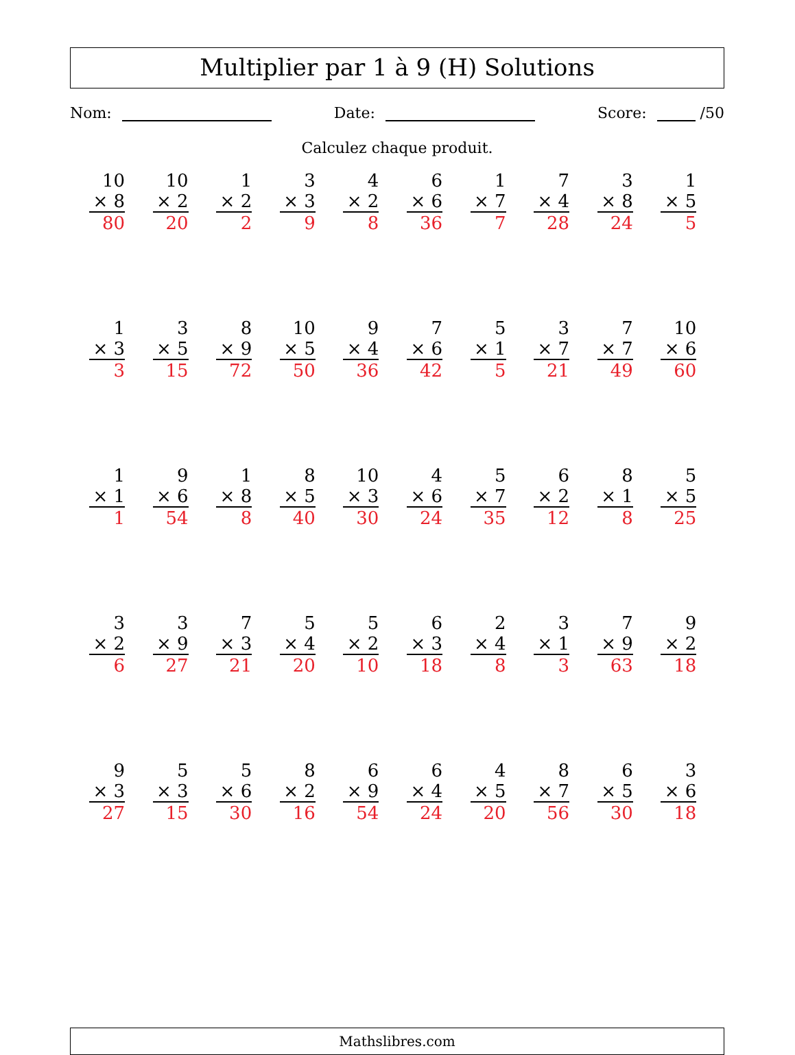Multiplier par 1 à 9 (H) Solutions
Nom: Date: Score: /50
Calculez chaque produit.
| 10 × 8 80 | 10 × 2 20 | 1 × 2 2 | 3 × 3 9 | 4 × 2 8 | 6 × 6 36 | 1 × 7 7 | 7 × 4 28 | 3 × 8 24 | 1 × 5 5 |
| 1 × 3 3 | 3 × 5 15 | 8 × 9 72 | 10 × 5 50 | 9 × 4 36 | 7 × 6 42 | 5 × 1 5 | 3 × 7 21 | 7 × 7 49 | 10 × 6 60 |
| 1 × 1 1 | 9 × 6 54 | 1 × 8 8 | 8 × 5 40 | 10 × 3 30 | 4 × 6 24 | 5 × 7 35 | 6 × 2 12 | 8 × 1 8 | 5 × 5 25 |
| 3 × 2 6 | 3 × 9 27 | 7 × 3 21 | 5 × 4 20 | 5 × 2 10 | 6 × 3 18 | 2 × 4 8 | 3 × 1 3 | 7 × 9 63 | 9 × 2 18 |
| 9 × 3 27 | 5 × 3 15 | 5 × 6 30 | 8 × 2 16 | 6 × 9 54 | 6 × 4 24 | 4 × 5 20 | 8 × 7 56 | 6 × 5 30 | 3 × 6 18 |
Mathslibres.com